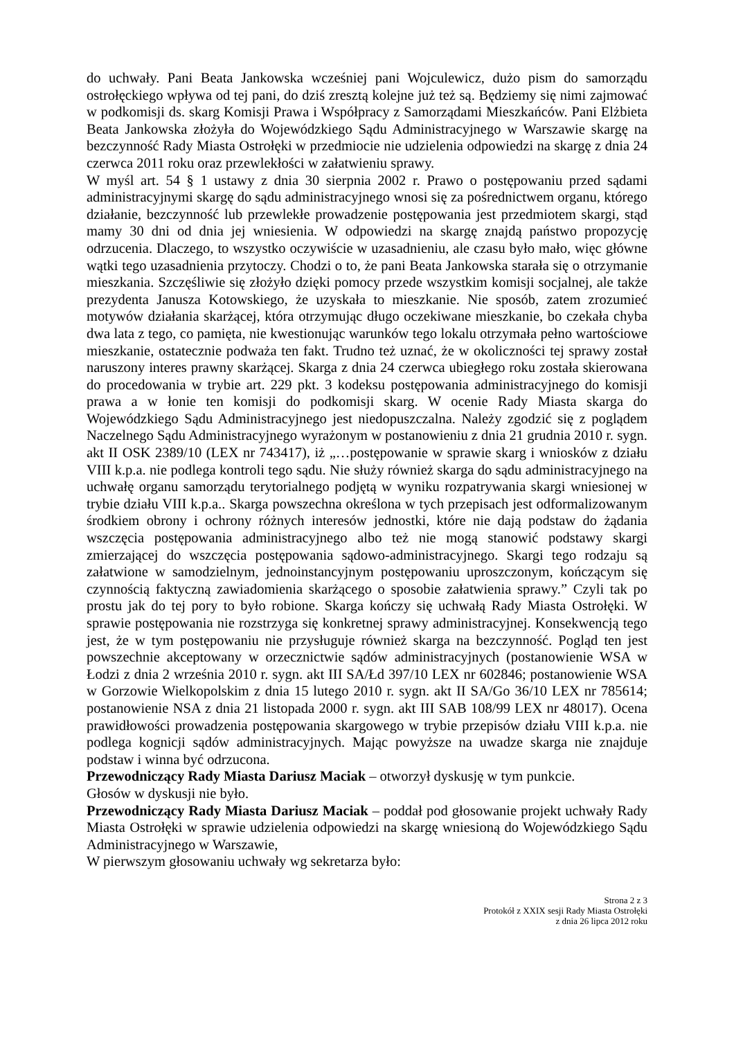do uchwały. Pani Beata Jankowska wcześniej pani Wojculewicz, dużo pism do samorządu ostrołęckiego wpływa od tej pani, do dziś zresztą kolejne już też są. Będziemy się nimi zajmować w podkomisji ds. skarg Komisji Prawa i Współpracy z Samorządami Mieszkańców. Pani Elżbieta Beata Jankowska złożyła do Wojewódzkiego Sądu Administracyjnego w Warszawie skargę na bezczynność Rady Miasta Ostrołęki w przedmiocie nie udzielenia odpowiedzi na skargę z dnia 24 czerwca 2011 roku oraz przewlekłości w załatwieniu sprawy.
W myśl art. 54 § 1 ustawy z dnia 30 sierpnia 2002 r. Prawo o postępowaniu przed sądami administracyjnymi skargę do sądu administracyjnego wnosi się za pośrednictwem organu, którego działanie, bezczynność lub przewlekłe prowadzenie postępowania jest przedmiotem skargi, stąd mamy 30 dni od dnia jej wniesienia. W odpowiedzi na skargę znajdą państwo propozycję odrzucenia. Dlaczego, to wszystko oczywiście w uzasadnieniu, ale czasu było mało, więc główne wątki tego uzasadnienia przytoczy. Chodzi o to, że pani Beata Jankowska starała się o otrzymanie mieszkania. Szczęśliwie się złożyło dzięki pomocy przede wszystkim komisji socjalnej, ale także prezydenta Janusza Kotowskiego, że uzyskała to mieszkanie. Nie sposób, zatem zrozumieć motywów działania skarżącej, która otrzymując długo oczekiwane mieszkanie, bo czekała chyba dwa lata z tego, co pamięta, nie kwestionując warunków tego lokalu otrzymała pełno wartościowe mieszkanie, ostatecznie podważa ten fakt. Trudno też uznać, że w okoliczności tej sprawy został naruszony interes prawny skarżącej. Skarga z dnia 24 czerwca ubiegłego roku została skierowana do procedowania w trybie art. 229 pkt. 3 kodeksu postępowania administracyjnego do komisji prawa a w łonie ten komisji do podkomisji skarg. W ocenie Rady Miasta skarga do Wojewódzkiego Sądu Administracyjnego jest niedopuszczalna. Należy zgodzić się z poglądem Naczelnego Sądu Administracyjnego wyrażonym w postanowieniu z dnia 21 grudnia 2010 r. sygn. akt II OSK 2389/10 (LEX nr 743417), iż „…postępowanie w sprawie skarg i wniosków z działu VIII k.p.a. nie podlega kontroli tego sądu. Nie służy również skarga do sądu administracyjnego na uchwałę organu samorządu terytorialnego podjętą w wyniku rozpatrywania skargi wniesionej w trybie działu VIII k.p.a.. Skarga powszechna określona w tych przepisach jest odformalizowanym środkiem obrony i ochrony różnych interesów jednostki, które nie dają podstaw do żądania wszczęcia postępowania administracyjnego albo też nie mogą stanowić podstawy skargi zmierzającej do wszczęcia postępowania sądowo-administracyjnego. Skargi tego rodzaju są załatwione w samodzielnym, jednoinstancyjnym postępowaniu uproszczonym, kończącym się czynnością faktyczną zawiadomienia skarżącego o sposobie załatwienia sprawy.” Czyli tak po prostu jak do tej pory to było robione. Skarga kończy się uchwałą Rady Miasta Ostrołęki. W sprawie postępowania nie rozstrzyga się konkretnej sprawy administracyjnej. Konsekwencją tego jest, że w tym postępowaniu nie przysługuje również skarga na bezczynność. Pogląd ten jest powszechnie akceptowany w orzecznictwie sądów administracyjnych (postanowienie WSA w Łodzi z dnia 2 września 2010 r. sygn. akt III SA/Łd 397/10 LEX nr 602846; postanowienie WSA w Gorzowie Wielkopolskim z dnia 15 lutego 2010 r. sygn. akt II SA/Go 36/10 LEX nr 785614; postanowienie NSA z dnia 21 listopada 2000 r. sygn. akt III SAB 108/99 LEX nr 48017). Ocena prawidłowości prowadzenia postępowania skargowego w trybie przepisów działu VIII k.p.a. nie podlega kognicji sądów administracyjnych. Mając powyższe na uwadze skarga nie znajduje podstaw i winna być odrzucona.
Przewodniczący Rady Miasta Dariusz Maciak – otworzył dyskusję w tym punkcie.
Głosów w dyskusji nie było.
Przewodniczący Rady Miasta Dariusz Maciak – poddał pod głosowanie projekt uchwały Rady Miasta Ostrołęki w sprawie udzielenia odpowiedzi na skargę wniesioną do Wojewódzkiego Sądu Administracyjnego w Warszawie,
W pierwszym głosowaniu uchwały wg sekretarza było:
Strona 2 z 3
Protokół z XXIX sesji Rady Miasta Ostrołęki
z dnia 26 lipca 2012 roku